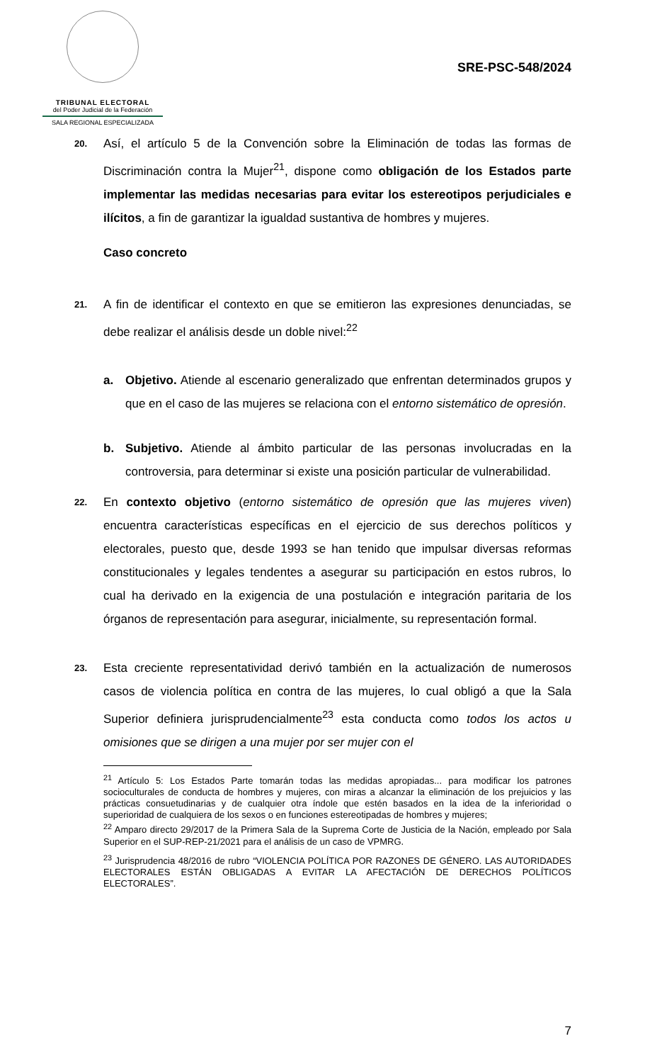TRIBUNAL ELECTORAL
del Poder Judicial de la Federación
SALA REGIONAL ESPECIALIZADA
SRE-PSC-548/2024
20.
Así, el artículo 5 de la Convención sobre la Eliminación de todas las formas de Discriminación contra la Mujer<sup>21</sup>, dispone como obligación de los Estados parte implementar las medidas necesarias para evitar los estereotipos perjudiciales e ilícitos, a fin de garantizar la igualdad sustantiva de hombres y mujeres.
Caso concreto
21.
A fin de identificar el contexto en que se emitieron las expresiones denunciadas, se debe realizar el análisis desde un doble nivel:<sup>22</sup>
a. Objetivo. Atiende al escenario generalizado que enfrentan determinados grupos y que en el caso de las mujeres se relaciona con el entorno sistemático de opresión.
b. Subjetivo. Atiende al ámbito particular de las personas involucradas en la controversia, para determinar si existe una posición particular de vulnerabilidad.
22.
En contexto objetivo (entorno sistemático de opresión que las mujeres viven) encuentra características específicas en el ejercicio de sus derechos políticos y electorales, puesto que, desde 1993 se han tenido que impulsar diversas reformas constitucionales y legales tendentes a asegurar su participación en estos rubros, lo cual ha derivado en la exigencia de una postulación e integración paritaria de los órganos de representación para asegurar, inicialmente, su representación formal.
23.
Esta creciente representatividad derivó también en la actualización de numerosos casos de violencia política en contra de las mujeres, lo cual obligó a que la Sala Superior definiera jurisprudencialmente<sup>23</sup> esta conducta como todos los actos u omisiones que se dirigen a una mujer por ser mujer con el
<sup>21</sup> Artículo 5: Los Estados Parte tomarán todas las medidas apropiadas... para modificar los patrones socioculturales de conducta de hombres y mujeres, con miras a alcanzar la eliminación de los prejuicios y las prácticas consuetudinarias y de cualquier otra índole que estén basados en la idea de la inferioridad o superioridad de cualquiera de los sexos o en funciones estereotipadas de hombres y mujeres;
<sup>22</sup> Amparo directo 29/2017 de la Primera Sala de la Suprema Corte de Justicia de la Nación, empleado por Sala Superior en el SUP-REP-21/2021 para el análisis de un caso de VPMRG.
<sup>23</sup> Jurisprudencia 48/2016 de rubro “VIOLENCIA POLÍTICA POR RAZONES DE GÉNERO. LAS AUTORIDADES ELECTORALES ESTÁN OBLIGADAS A EVITAR LA AFECTACIÓN DE DERECHOS POLÍTICOS ELECTORALES”.
7